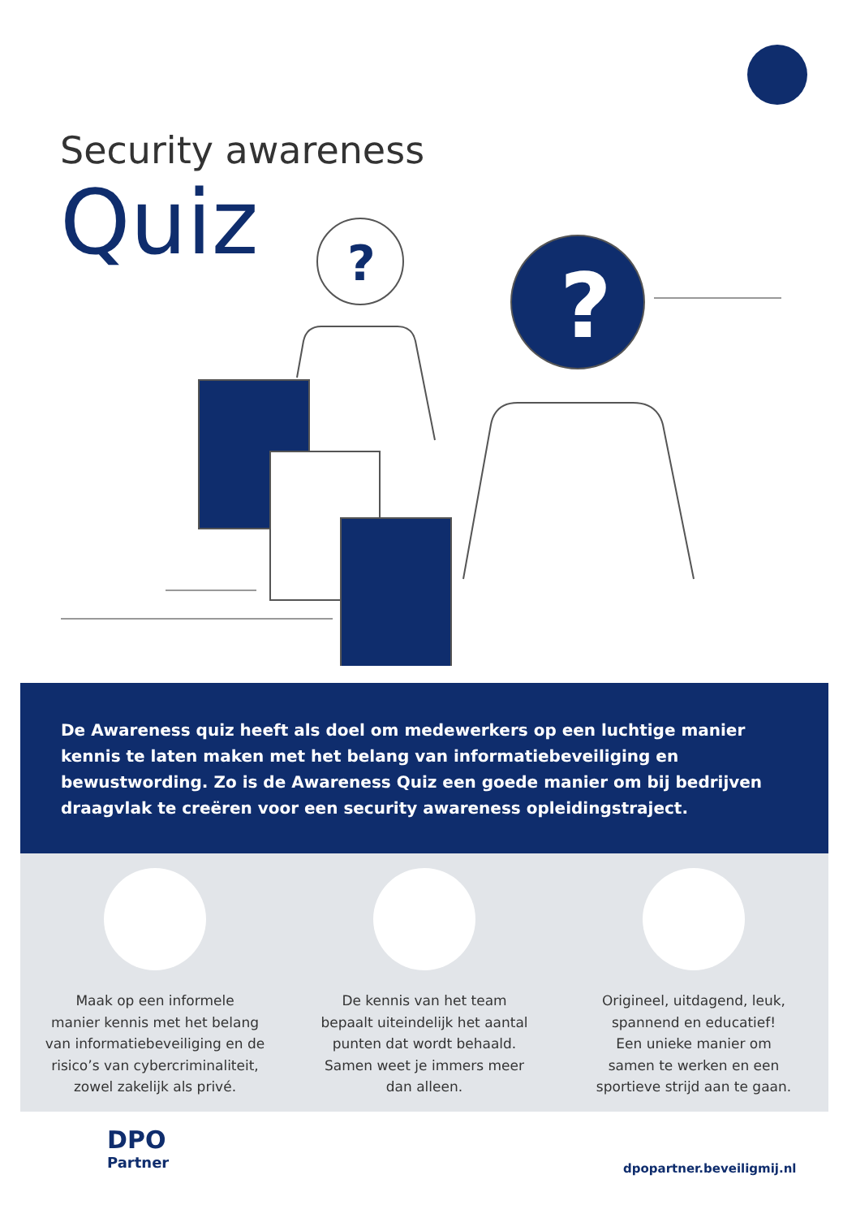Security awareness
Quiz
?
?
De Awareness quiz heeft als doel om medewerkers op een luchtige manier kennis te laten maken met het belang van informatiebeveiliging en bewustwording. Zo is de Awareness Quiz een goede manier om bij bedrijven draagvlak te creëren voor een security awareness opleidingstraject.
Maak op een informele
manier kennis met het belang
van informatiebeveiliging en de
risico’s van cybercriminaliteit,
zowel zakelijk als privé.
De kennis van het team
bepaalt uiteindelijk het aantal
punten dat wordt behaald.
Samen weet je immers meer
dan alleen.
Origineel, uitdagend, leuk,
spannend en educatief!
Een unieke manier om
samen te werken en een
sportieve strijd aan te gaan.
DPO
Partner
dpopartner.beveiligmij.nl